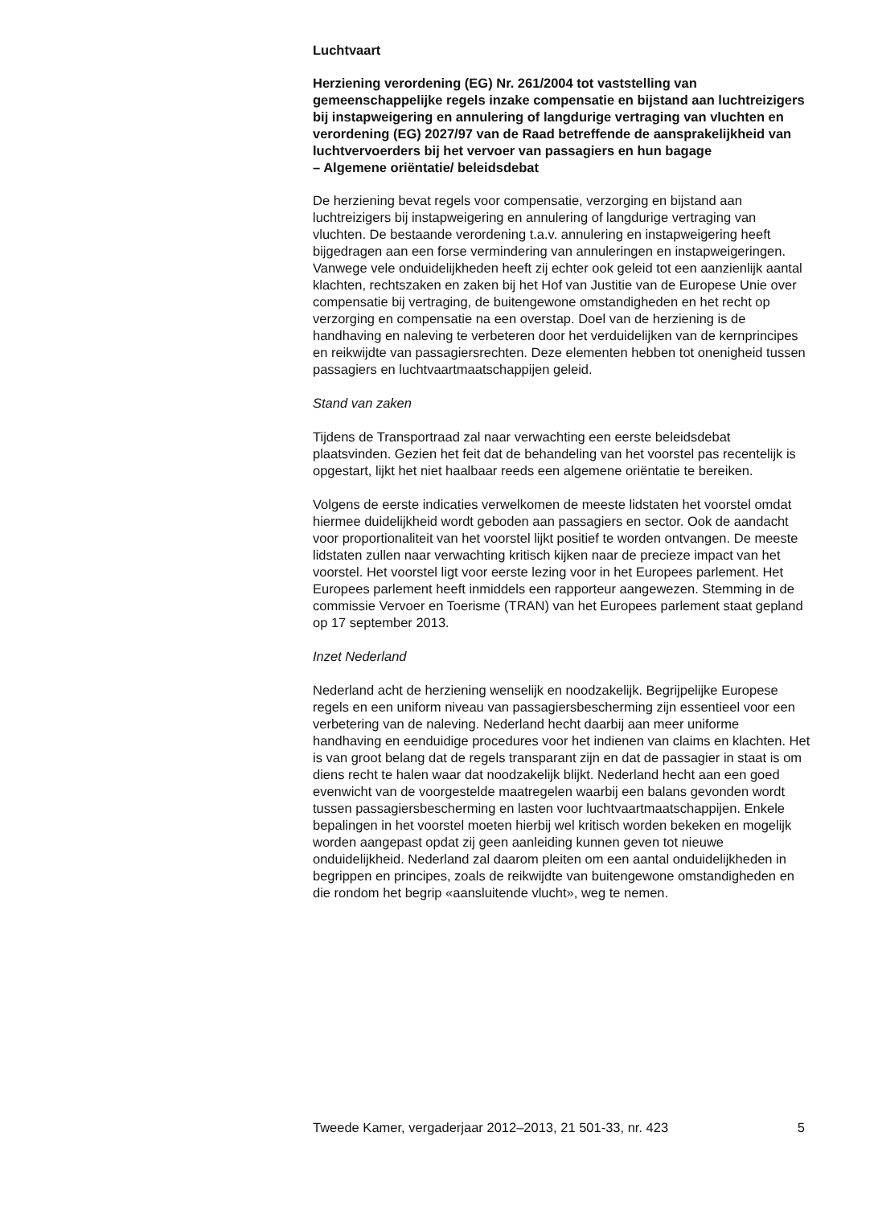Luchtvaart
Herziening verordening (EG) Nr. 261/2004 tot vaststelling van gemeenschappelijke regels inzake compensatie en bijstand aan luchtreizigers bij instapweigering en annulering of langdurige vertraging van vluchten en verordening (EG) 2027/97 van de Raad betreffende de aansprakelijkheid van luchtvervoerders bij het vervoer van passagiers en hun bagage
– Algemene oriëntatie/ beleidsdebat
De herziening bevat regels voor compensatie, verzorging en bijstand aan luchtreizigers bij instapweigering en annulering of langdurige vertraging van vluchten. De bestaande verordening t.a.v. annulering en instapweigering heeft bijgedragen aan een forse vermindering van annuleringen en instapweigeringen. Vanwege vele onduidelijkheden heeft zij echter ook geleid tot een aanzienlijk aantal klachten, rechtszaken en zaken bij het Hof van Justitie van de Europese Unie over compensatie bij vertraging, de buitengewone omstandigheden en het recht op verzorging en compensatie na een overstap. Doel van de herziening is de handhaving en naleving te verbeteren door het verduidelijken van de kernprincipes en reikwijdte van passagiersrechten. Deze elementen hebben tot onenigheid tussen passagiers en luchtvaartmaatschappijen geleid.
Stand van zaken
Tijdens de Transportraad zal naar verwachting een eerste beleidsdebat plaatsvinden. Gezien het feit dat de behandeling van het voorstel pas recentelijk is opgestart, lijkt het niet haalbaar reeds een algemene oriëntatie te bereiken.
Volgens de eerste indicaties verwelkomen de meeste lidstaten het voorstel omdat hiermee duidelijkheid wordt geboden aan passagiers en sector. Ook de aandacht voor proportionaliteit van het voorstel lijkt positief te worden ontvangen. De meeste lidstaten zullen naar verwachting kritisch kijken naar de precieze impact van het voorstel. Het voorstel ligt voor eerste lezing voor in het Europees parlement. Het Europees parlement heeft inmiddels een rapporteur aangewezen. Stemming in de commissie Vervoer en Toerisme (TRAN) van het Europees parlement staat gepland op 17 september 2013.
Inzet Nederland
Nederland acht de herziening wenselijk en noodzakelijk. Begrijpelijke Europese regels en een uniform niveau van passagiersbescherming zijn essentieel voor een verbetering van de naleving. Nederland hecht daarbij aan meer uniforme handhaving en eenduidige procedures voor het indienen van claims en klachten. Het is van groot belang dat de regels transparant zijn en dat de passagier in staat is om diens recht te halen waar dat noodzakelijk blijkt. Nederland hecht aan een goed evenwicht van de voorgestelde maatregelen waarbij een balans gevonden wordt tussen passagiersbescherming en lasten voor luchtvaartmaatschappijen. Enkele bepalingen in het voorstel moeten hierbij wel kritisch worden bekeken en mogelijk worden aangepast opdat zij geen aanleiding kunnen geven tot nieuwe onduidelijkheid. Nederland zal daarom pleiten om een aantal onduidelijkheden in begrippen en principes, zoals de reikwijdte van buitengewone omstandigheden en die rondom het begrip «aansluitende vlucht», weg te nemen.
Tweede Kamer, vergaderjaar 2012–2013, 21 501-33, nr. 423 5